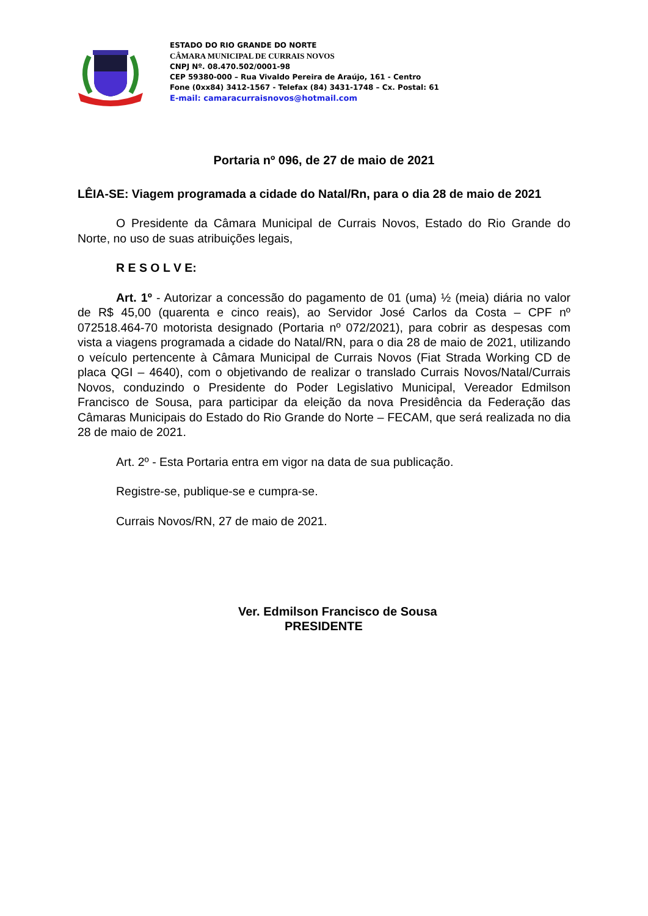ESTADO DO RIO GRANDE DO NORTE
CÂMARA MUNICIPAL DE CURRAIS NOVOS
CNPJ Nº. 08.470.502/0001-98
CEP 59380-000 – Rua Vivaldo Pereira de Araújo, 161 - Centro
Fone (0xx84) 3412-1567 - Telefax (84) 3431-1748 – Cx. Postal: 61
E-mail: camaracurraisnovos@hotmail.com
Portaria nº 096, de 27 de maio de 2021
LÊIA-SE: Viagem programada a cidade do Natal/Rn, para o dia 28 de maio de 2021
O Presidente da Câmara Municipal de Currais Novos, Estado do Rio Grande do Norte, no uso de suas atribuições legais,
R E S O L V E:
Art. 1º - Autorizar a concessão do pagamento de 01 (uma) ½ (meia) diária no valor de R$ 45,00 (quarenta e cinco reais), ao Servidor José Carlos da Costa – CPF nº 072518.464-70 motorista designado (Portaria nº 072/2021), para cobrir as despesas com vista a viagens programada a cidade do Natal/RN, para o dia 28 de maio de 2021, utilizando o veículo pertencente à Câmara Municipal de Currais Novos (Fiat Strada Working CD de placa QGI – 4640), com o objetivando de realizar o translado Currais Novos/Natal/Currais Novos, conduzindo o Presidente do Poder Legislativo Municipal, Vereador Edmilson Francisco de Sousa, para participar da eleição da nova Presidência da Federação das Câmaras Municipais do Estado do Rio Grande do Norte – FECAM, que será realizada no dia 28 de maio de 2021.
Art. 2º - Esta Portaria entra em vigor na data de sua publicação.
Registre-se, publique-se e cumpra-se.
Currais Novos/RN, 27 de maio de 2021.
Ver. Edmilson Francisco de Sousa
PRESIDENTE